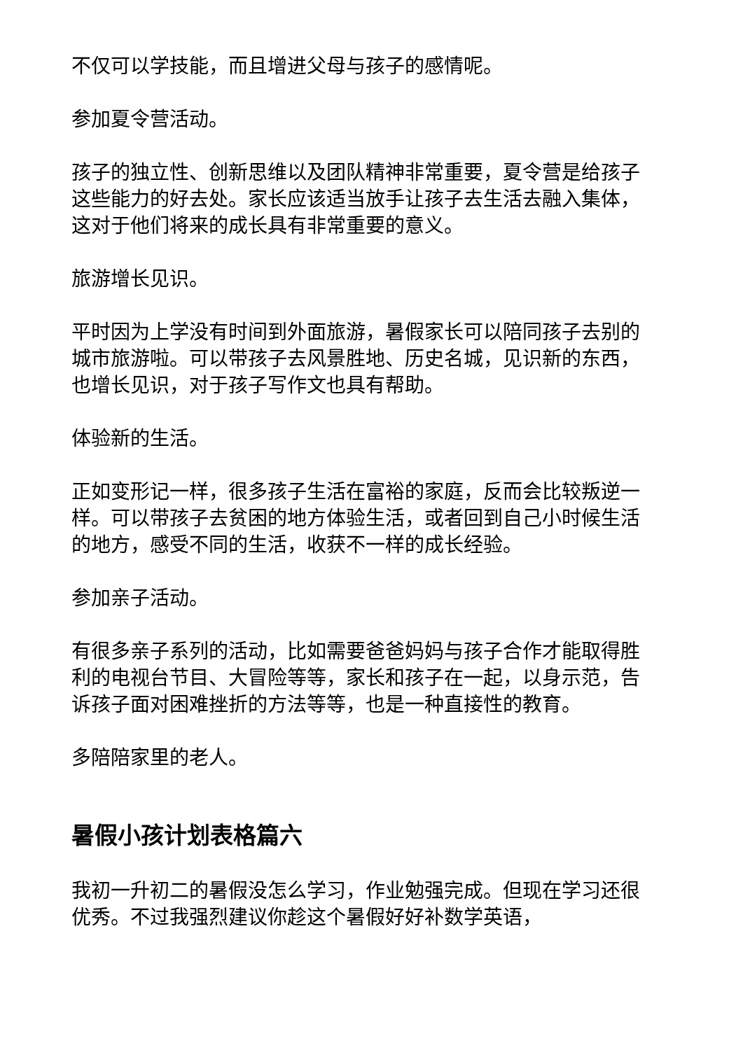不仅可以学技能，而且增进父母与孩子的感情呢。
参加夏令营活动。
孩子的独立性、创新思维以及团队精神非常重要，夏令营是给孩子这些能力的好去处。家长应该适当放手让孩子去生活去融入集体，这对于他们将来的成长具有非常重要的意义。
旅游增长见识。
平时因为上学没有时间到外面旅游，暑假家长可以陪同孩子去别的城市旅游啦。可以带孩子去风景胜地、历史名城，见识新的东西，也增长见识，对于孩子写作文也具有帮助。
体验新的生活。
正如变形记一样，很多孩子生活在富裕的家庭，反而会比较叛逆一样。可以带孩子去贫困的地方体验生活，或者回到自己小时候生活的地方，感受不同的生活，收获不一样的成长经验。
参加亲子活动。
有很多亲子系列的活动，比如需要爸爸妈妈与孩子合作才能取得胜利的电视台节目、大冒险等等，家长和孩子在一起，以身示范，告诉孩子面对困难挫折的方法等等，也是一种直接性的教育。
多陪陪家里的老人。
暑假小孩计划表格篇六
我初一升初二的暑假没怎么学习，作业勉强完成。但现在学习还很优秀。不过我强烈建议你趁这个暑假好好补数学英语，